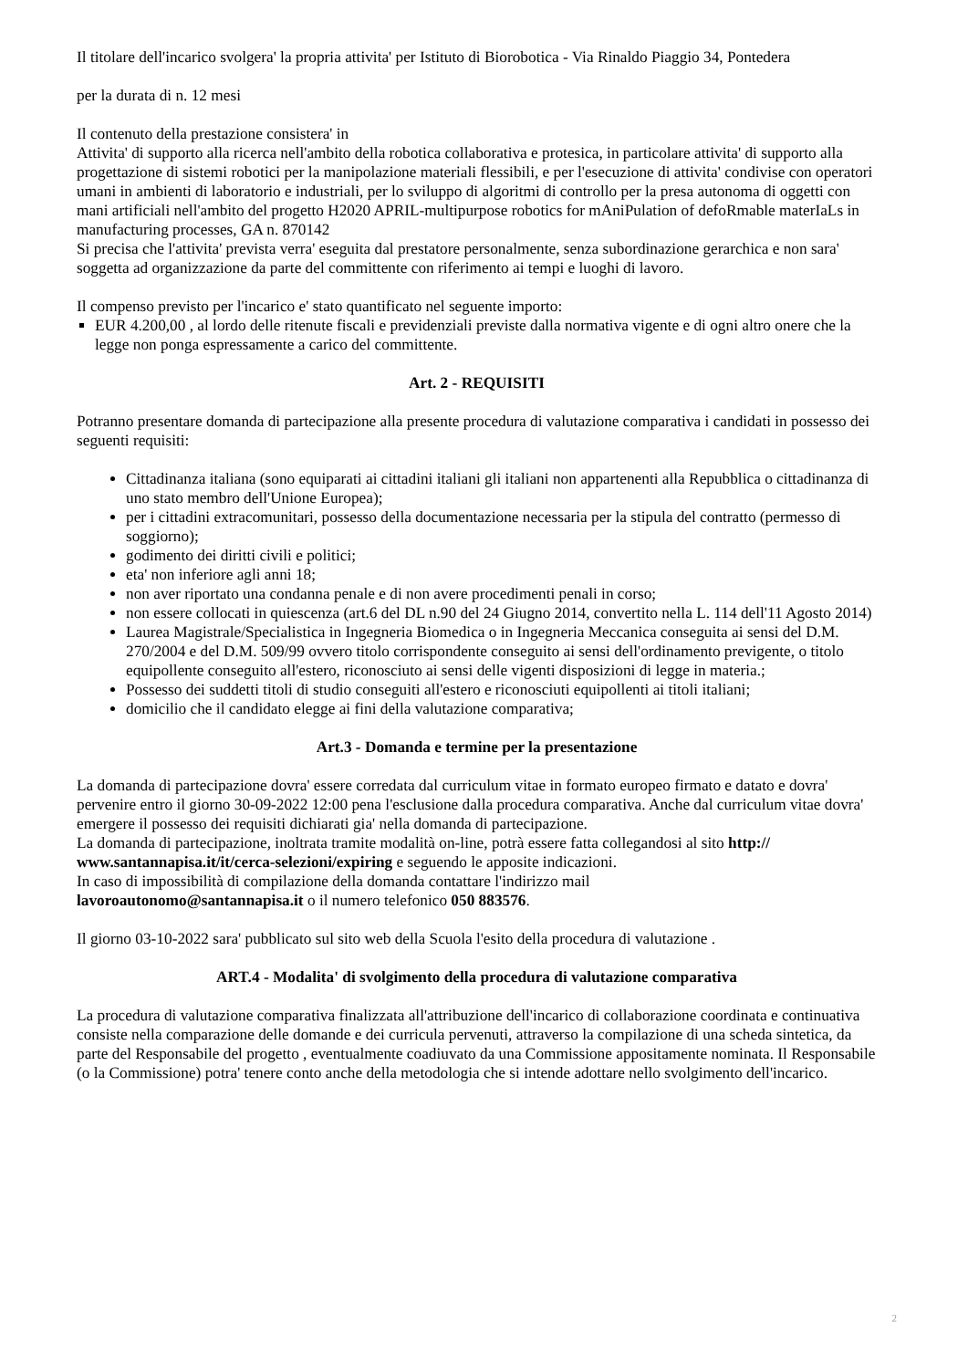Il titolare dell'incarico svolgera' la propria attivita' per Istituto di Biorobotica - Via Rinaldo Piaggio 34, Pontedera
per la durata di n. 12 mesi
Il contenuto della prestazione consistera' in
Attivita' di supporto alla ricerca nell'ambito della robotica collaborativa e protesica, in particolare attivita' di supporto alla progettazione di sistemi robotici per la manipolazione materiali flessibili, e per l'esecuzione di attivita' condivise con operatori umani in ambienti di laboratorio e industriali, per lo sviluppo di algoritmi di controllo per la presa autonoma di oggetti con mani artificiali nell'ambito del progetto H2020 APRIL-multipurpose robotics for mAniPulation of defoRmable materIaLs in manufacturing processes, GA n. 870142
Si precisa che l'attivita' prevista verra' eseguita dal prestatore personalmente, senza subordinazione gerarchica e non sara' soggetta ad organizzazione da parte del committente con riferimento ai tempi e luoghi di lavoro.
Il compenso previsto per l'incarico e' stato quantificato nel seguente importo:
EUR 4.200,00 , al lordo delle ritenute fiscali e previdenziali previste dalla normativa vigente e di ogni altro onere che la legge non ponga espressamente a carico del committente.
Art. 2 - REQUISITI
Potranno presentare domanda di partecipazione alla presente procedura di valutazione comparativa i candidati in possesso dei seguenti requisiti:
Cittadinanza italiana (sono equiparati ai cittadini italiani gli italiani non appartenenti alla Repubblica o cittadinanza di uno stato membro dell'Unione Europea);
per i cittadini extracomunitari, possesso della documentazione necessaria per la stipula del contratto (permesso di soggiorno);
godimento dei diritti civili e politici;
eta' non inferiore agli anni 18;
non aver riportato una condanna penale e di non avere procedimenti penali in corso;
non essere collocati in quiescenza (art.6 del DL n.90 del 24 Giugno 2014, convertito nella L. 114 dell'11 Agosto 2014)
Laurea Magistrale/Specialistica in Ingegneria Biomedica o in Ingegneria Meccanica conseguita ai sensi del D.M. 270/2004 e del D.M. 509/99 ovvero titolo corrispondente conseguito ai sensi dell'ordinamento previgente, o titolo equipollente conseguito all'estero, riconosciuto ai sensi delle vigenti disposizioni di legge in materia.;
Possesso dei suddetti titoli di studio conseguiti all'estero e riconosciuti equipollenti ai titoli italiani;
domicilio che il candidato elegge ai fini della valutazione comparativa;
Art.3 - Domanda e termine per la presentazione
La domanda di partecipazione dovra' essere corredata dal curriculum vitae in formato europeo firmato e datato e dovra' pervenire entro il giorno 30-09-2022 12:00 pena l'esclusione dalla procedura comparativa. Anche dal curriculum vitae dovra' emergere il possesso dei requisiti dichiarati gia' nella domanda di partecipazione.
La domanda di partecipazione, inoltrata tramite modalità on-line, potrà essere fatta collegandosi al sito http://
www.santannapisa.it/it/cerca-selezioni/expiring e seguendo le apposite indicazioni.
In caso di impossibilità di compilazione della domanda contattare l'indirizzo mail
lavoroautonomo@santannapisa.it o il numero telefonico 050 883576.
Il giorno 03-10-2022 sara' pubblicato sul sito web della Scuola l'esito della procedura di valutazione .
ART.4 - Modalita' di svolgimento della procedura di valutazione comparativa
La procedura di valutazione comparativa finalizzata all'attribuzione dell'incarico di collaborazione coordinata e continuativa consiste nella comparazione delle domande e dei curricula pervenuti, attraverso la compilazione di una scheda sintetica, da parte del Responsabile del progetto , eventualmente coadiuvato da una Commissione appositamente nominata. Il Responsabile (o la Commissione) potra' tenere conto anche della metodologia che si intende adottare nello svolgimento dell'incarico.
2